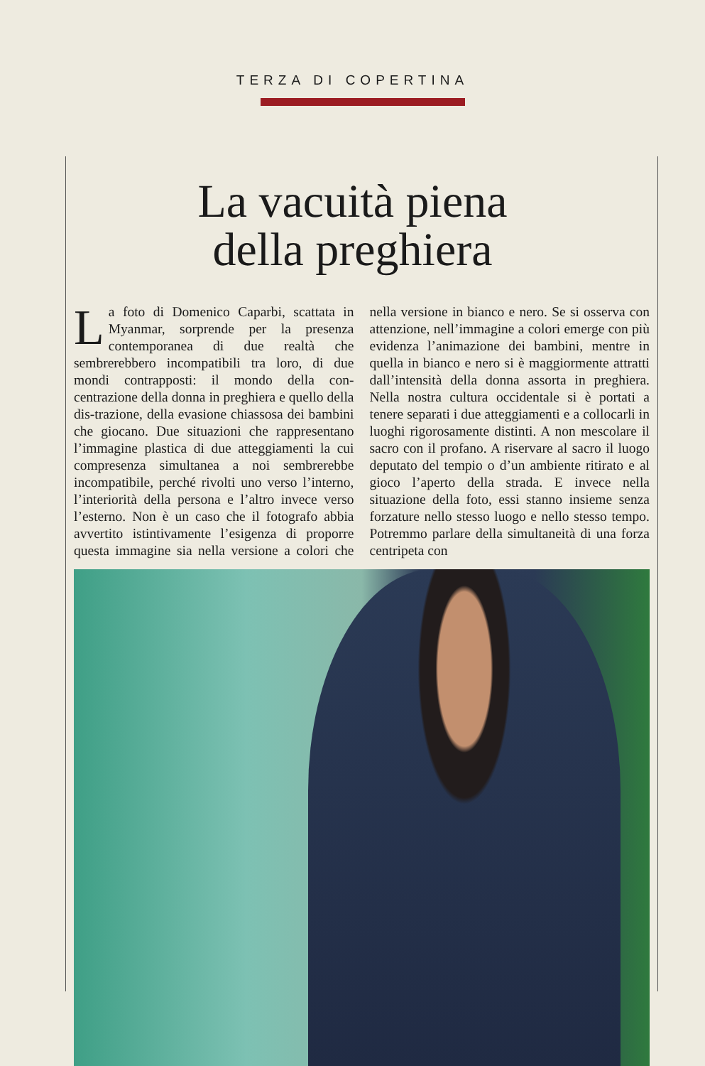TERZA DI COPERTINA
La vacuità piena
della preghiera
La foto di Domenico Caparbi, scattata in Myanmar, sorprende per la presenza contemporanea di due realtà che sembrerebbero incompatibili tra loro, di due mondi contrapposti: il mondo della con-centrazione della donna in preghiera e quello della dis-trazione, della evasione chiassosa dei bambini che giocano. Due situazioni che rappresentano l’immagine plastica di due atteggiamenti la cui compresenza simultanea a noi sembrerebbe incompatibile, perché rivolti uno verso l’interno, l’interiorità della persona e l’altro invece verso l’esterno. Non è un caso che il fotografo abbia avvertito istintivamente l’esigenza di proporre questa immagine sia nella versione a colori che nella versione in bianco e nero. Se si osserva con attenzione, nell’immagine a colori emerge con più evidenza l’animazione dei bambini, mentre in quella in bianco e nero si è maggiormente attratti dall’intensità della donna assorta in preghiera. Nella nostra cultura occidentale si è portati a tenere separati i due atteggiamenti e a collocarli in luoghi rigorosamente distinti. A non mescolare il sacro con il profano. A riservare al sacro il luogo deputato del tempio o d’un ambiente ritirato e al gioco l’aperto della strada. E invece nella situazione della foto, essi stanno insieme senza forzature nello stesso luogo e nello stesso tempo. Potremmo parlare della simultaneità di una forza centripeta con